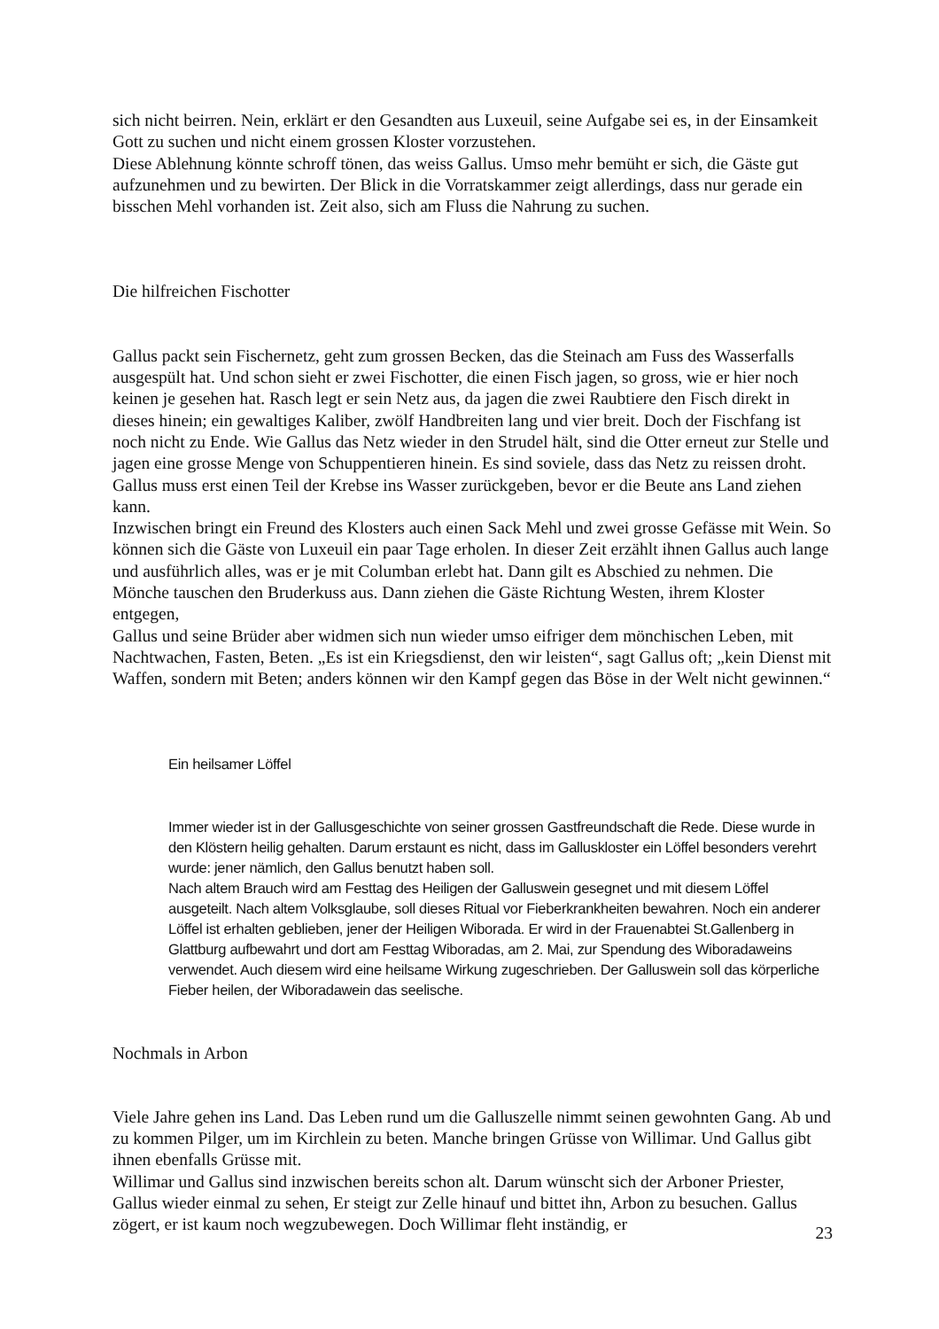sich nicht beirren. Nein, erklärt er den Gesandten aus Luxeuil, seine Aufgabe sei es, in der Einsamkeit Gott zu suchen und nicht einem grossen Kloster vorzustehen.
Diese Ablehnung könnte schroff tönen, das weiss Gallus. Umso mehr bemüht er sich, die Gäste gut aufzunehmen und zu bewirten. Der Blick in die Vorratskammer zeigt allerdings, dass nur gerade ein bisschen Mehl vorhanden ist. Zeit also, sich am Fluss die Nahrung zu suchen.
Die hilfreichen Fischotter
Gallus packt sein Fischernetz, geht zum grossen Becken, das die Steinach am Fuss des Wasserfalls ausgespült hat. Und schon sieht er zwei Fischotter, die einen Fisch jagen, so gross, wie er hier noch keinen je gesehen hat. Rasch legt er sein Netz aus, da jagen die zwei Raubtiere den Fisch direkt in dieses hinein; ein gewaltiges Kaliber, zwölf Handbreiten lang und vier breit. Doch der Fischfang ist noch nicht zu Ende. Wie Gallus das Netz wieder in den Strudel hält, sind die Otter erneut zur Stelle und jagen eine grosse Menge von Schuppentieren hinein. Es sind soviele, dass das Netz zu reissen droht. Gallus muss erst einen Teil der Krebse ins Wasser zurückgeben, bevor er die Beute ans Land ziehen kann.
Inzwischen bringt ein Freund des Klosters auch einen Sack Mehl und zwei grosse Gefässe mit Wein. So können sich die Gäste von Luxeuil ein paar Tage erholen. In dieser Zeit erzählt ihnen Gallus auch lange und ausführlich alles, was er je mit Columban erlebt hat. Dann gilt es Abschied zu nehmen. Die Mönche tauschen den Bruderkuss aus. Dann ziehen die Gäste Richtung Westen, ihrem Kloster entgegen,
Gallus und seine Brüder aber widmen sich nun wieder umso eifriger dem mönchischen Leben, mit Nachtwachen, Fasten, Beten. „Es ist ein Kriegsdienst, den wir leisten“, sagt Gallus oft; „kein Dienst mit Waffen, sondern mit Beten; anders können wir den Kampf gegen das Böse in der Welt nicht gewinnen.“
Ein heilsamer Löffel
Immer wieder ist in der Gallusgeschichte von seiner grossen Gastfreundschaft die Rede. Diese wurde in den Klöstern heilig gehalten. Darum erstaunt es nicht, dass im Galluskloster ein Löffel besonders verehrt wurde: jener nämlich, den Gallus benutzt haben soll.
Nach altem Brauch wird am Festtag des Heiligen der Galluswein gesegnet und mit diesem Löffel ausgeteilt. Nach altem Volksglaube, soll dieses Ritual vor Fieberkrankheiten bewahren. Noch ein anderer Löffel ist erhalten geblieben, jener der Heiligen Wiborada. Er wird in der Frauenabtei St.Gallenberg in Glattburg aufbewahrt und dort am Festtag Wiboradas, am 2. Mai, zur Spendung des Wiboradaweins verwendet. Auch diesem wird eine heilsame Wirkung zugeschrieben. Der Galluswein soll das körperliche Fieber heilen, der Wiboradawein das seelische.
Nochmals in Arbon
Viele Jahre gehen ins Land. Das Leben rund um die Galluszelle nimmt seinen gewohnten Gang. Ab und zu kommen Pilger, um im Kirchlein zu beten. Manche bringen Grüsse von Willimar. Und Gallus gibt ihnen ebenfalls Grüsse mit.
Willimar und Gallus sind inzwischen bereits schon alt. Darum wünscht sich der Arboner Priester, Gallus wieder einmal zu sehen, Er steigt zur Zelle hinauf und bittet ihn, Arbon zu besuchen. Gallus zögert, er ist kaum noch wegzubewegen. Doch Willimar fleht inständig, er
23